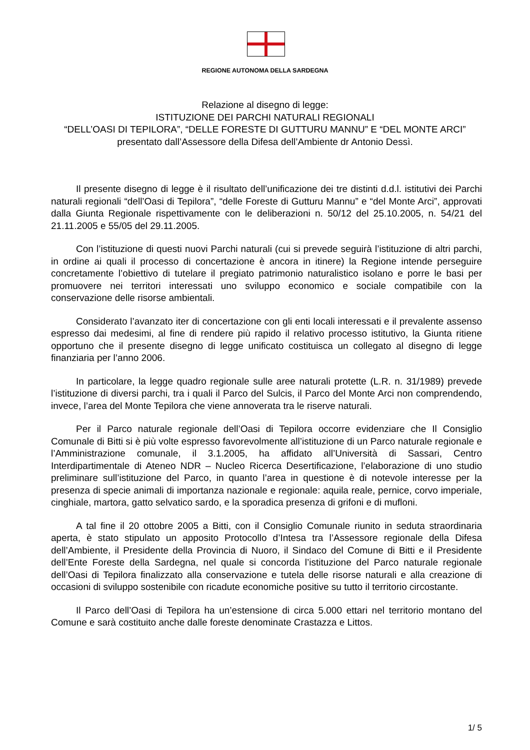REGIONE AUTONOMA DELLA SARDEGNA
Relazione al disegno di legge:
ISTITUZIONE DEI PARCHI NATURALI REGIONALI
“DELL’OASI DI TEPILORA”, “DELLE FORESTE DI GUTTURU MANNU” E “DEL MONTE ARCI”
presentato dall’Assessore della Difesa dell’Ambiente dr Antonio Dessì.
Il presente disegno di legge è il risultato dell’unificazione dei tre distinti d.d.l. istitutivi dei Parchi naturali regionali “dell’Oasi di Tepilora”, “delle Foreste di Gutturu Mannu” e “del Monte Arci”, approvati dalla Giunta Regionale rispettivamente con le deliberazioni n. 50/12 del 25.10.2005, n. 54/21 del 21.11.2005 e 55/05 del 29.11.2005.
Con l’istituzione di questi nuovi Parchi naturali (cui si prevede seguirà l’istituzione di altri parchi, in ordine ai quali il processo di concertazione è ancora in itinere) la Regione intende perseguire concretamente l’obiettivo di tutelare il pregiato patrimonio naturalistico isolano e porre le basi per promuovere nei territori interessati uno sviluppo economico e sociale compatibile con la conservazione delle risorse ambientali.
Considerato l’avanzato iter di concertazione con gli enti locali interessati e il prevalente assenso espresso dai medesimi, al fine di rendere più rapido il relativo processo istitutivo, la Giunta ritiene opportuno che il presente disegno di legge unificato costituisca un collegato al disegno di legge finanziaria per l’anno 2006.
In particolare, la legge quadro regionale sulle aree naturali protette (L.R. n. 31/1989) prevede l’istituzione di diversi parchi, tra i quali il Parco del Sulcis, il Parco del Monte Arci non comprendendo, invece, l’area del Monte Tepilora che viene annoverata tra le riserve naturali.
Per il Parco naturale regionale dell’Oasi di Tepilora occorre evidenziare che Il Consiglio Comunale di Bitti si è più volte espresso favorevolmente all’istituzione di un Parco naturale regionale e l’Amministrazione comunale, il 3.1.2005, ha affidato all’Università di Sassari, Centro Interdipartimentale di Ateneo NDR – Nucleo Ricerca Desertificazione, l’elaborazione di uno studio preliminare sull’istituzione del Parco, in quanto l’area in questione è di notevole interesse per la presenza di specie animali di importanza nazionale e regionale: aquila reale, pernice, corvo imperiale, cinghiale, martora, gatto selvatico sardo, e la sporadica presenza di grifoni e di mufloni.
A tal fine il 20 ottobre 2005 a Bitti, con il Consiglio Comunale riunito in seduta straordinaria aperta, è stato stipulato un apposito Protocollo d’Intesa tra l’Assessore regionale della Difesa dell’Ambiente, il Presidente della Provincia di Nuoro, il Sindaco del Comune di Bitti e il Presidente dell’Ente Foreste della Sardegna, nel quale si concorda l’istituzione del Parco naturale regionale dell’Oasi di Tepilora finalizzato alla conservazione e tutela delle risorse naturali e alla creazione di occasioni di sviluppo sostenibile con ricadute economiche positive su tutto il territorio circostante.
Il Parco dell’Oasi di Tepilora ha un’estensione di circa 5.000 ettari nel territorio montano del Comune e sarà costituito anche dalle foreste denominate Crastazza e Littos.
1/ 5